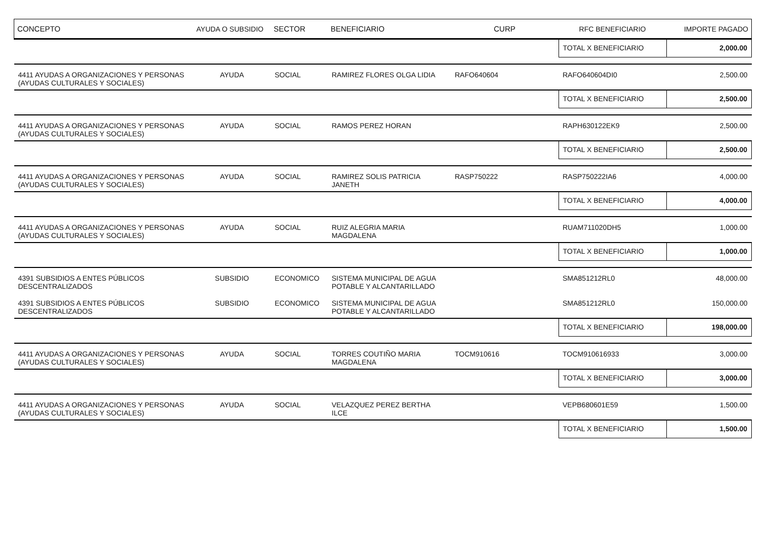| CONCEPTO | AYUDA O SUBSIDIO | SECTOR | BENEFICIARIO | CURP | RFC BENEFICIARIO | IMPORTE PAGADO |
| --- | --- | --- | --- | --- | --- | --- |
| | | | | | TOTAL X BENEFICIARIO | 2,000.00 |
| 4411 AYUDAS A ORGANIZACIONES Y PERSONAS (AYUDAS CULTURALES Y SOCIALES) | AYUDA | SOCIAL | RAMIREZ FLORES OLGA LIDIA | RAFO640604 | RAFO640604DI0 | 2,500.00 |
| | | | | | TOTAL X BENEFICIARIO | 2,500.00 |
| 4411 AYUDAS A ORGANIZACIONES Y PERSONAS (AYUDAS CULTURALES Y SOCIALES) | AYUDA | SOCIAL | RAMOS PEREZ HORAN | | RAPH630122EK9 | 2,500.00 |
| | | | | | TOTAL X BENEFICIARIO | 2,500.00 |
| 4411 AYUDAS A ORGANIZACIONES Y PERSONAS (AYUDAS CULTURALES Y SOCIALES) | AYUDA | SOCIAL | RAMIREZ SOLIS PATRICIA JANETH | RASP750222 | RASP750222IA6 | 4,000.00 |
| | | | | | TOTAL X BENEFICIARIO | 4,000.00 |
| 4411 AYUDAS A ORGANIZACIONES Y PERSONAS (AYUDAS CULTURALES Y SOCIALES) | AYUDA | SOCIAL | RUIZ ALEGRIA MARIA MAGDALENA | | RUAM711020DH5 | 1,000.00 |
| | | | | | TOTAL X BENEFICIARIO | 1,000.00 |
| 4391 SUBSIDIOS A ENTES PÚBLICOS DESCENTRALIZADOS | SUBSIDIO | ECONOMICO | SISTEMA MUNICIPAL DE AGUA POTABLE Y ALCANTARILLADO | | SMA851212RL0 | 48,000.00 |
| 4391 SUBSIDIOS A ENTES PÚBLICOS DESCENTRALIZADOS | SUBSIDIO | ECONOMICO | SISTEMA MUNICIPAL DE AGUA POTABLE Y ALCANTARILLADO | | SMA851212RL0 | 150,000.00 |
| | | | | | TOTAL X BENEFICIARIO | 198,000.00 |
| 4411 AYUDAS A ORGANIZACIONES Y PERSONAS (AYUDAS CULTURALES Y SOCIALES) | AYUDA | SOCIAL | TORRES COUTIÑO MARIA MAGDALENA | TOCM910616 | TOCM910616933 | 3,000.00 |
| | | | | | TOTAL X BENEFICIARIO | 3,000.00 |
| 4411 AYUDAS A ORGANIZACIONES Y PERSONAS (AYUDAS CULTURALES Y SOCIALES) | AYUDA | SOCIAL | VELAZQUEZ PEREZ BERTHA ILCE | | VEPB680601E59 | 1,500.00 |
| | | | | | TOTAL X BENEFICIARIO | 1,500.00 |